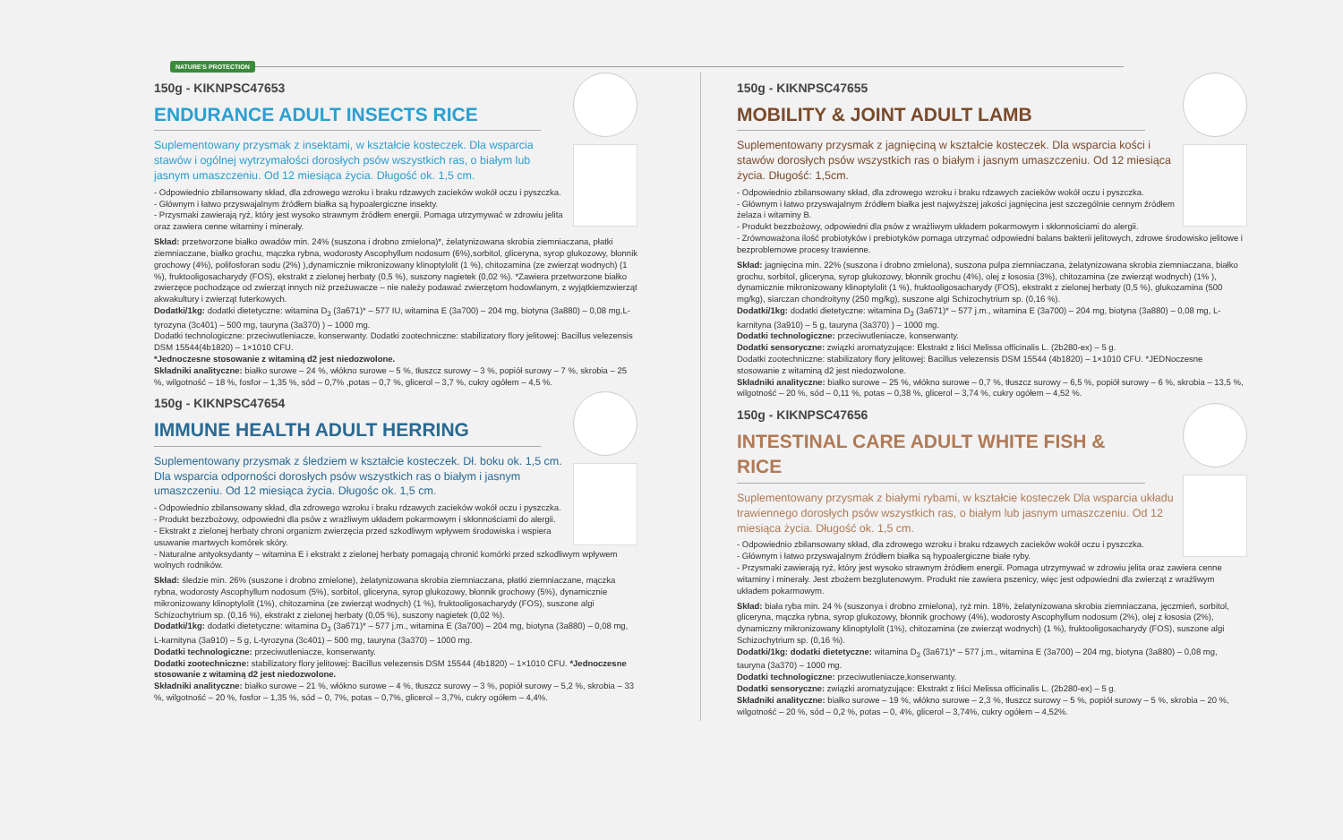NATURE'S PROTECTION
150g - KIKNPSC47653
ENDURANCE ADULT INSECTS RICE
Suplementowany przysmak z insektami, w kształcie kosteczek. Dla wsparcia stawów i ogólnej wytrzymałości dorosłych psów wszystkich ras, o białym lub jasnym umaszczeniu. Od 12 miesiąca życia. Długość ok. 1,5 cm.
- Odpowiednio zbilansowany skład, dla zdrowego wzroku i braku rdzawych zacieków wokół oczu i pyszczka.
- Głównym i łatwo przyswajalnym źródłem białka są hypoalergiczne insekty.
- Przysmaki zawierają ryż, który jest wysoko strawnym źródłem energii. Pomaga utrzymywać w zdrowiu jelita oraz zawiera cenne witaminy i minerały.
Skład: przetworzone białko owadów min. 24% (suszona i drobno zmielona)*, żelatynizowana skrobia ziemniaczana, płatki ziemniaczane, białko grochu, mączka rybna, wodorosty Ascophyllum nodosum (6%),sorbitol, gliceryna, syrop glukozowy, błonnik grochowy (4%), polifosforan sodu (2%) ),dynamicznie mikronizowany klinoptylolit (1 %), chitozamina (ze zwierząt wodnych) (1 %), fruktooligosacharydy (FOS), ekstrakt z zielonej herbaty (0,5 %), suszony nagietek (0,02 %). *Zawiera przetworzone białko zwierzęce pochodzące od zwierząt innych niż przeżuwacze – nie należy podawać zwierzętom hodowlanym, z wyjątkiemzwierząt akwakultury i zwierząt futerkowych.
Dodatki/1kg: dodatki dietetyczne: witamina D<sub>3</sub> (3a671)* – 577 IU, witamina E (3a700) – 204 mg, biotyna (3a880) – 0,08 mg,L-tyrozyna (3c401) – 500 mg, tauryna (3a370) ) – 1000 mg.
Dodatki technologiczne: przeciwutleniacze, konserwanty. Dodatki zootechniczne: stabilizatory flory jelitowej: Bacillus velezensis DSM 15544(4b1820) – 1×1010 CFU.
*Jednoczesne stosowanie z witaminą d2 jest niedozwolone.
Składniki analityczne: białko surowe – 24 %, włókno surowe – 5 %, tłuszcz surowy – 3 %, popiół surowy – 7 %, skrobia – 25 %, wilgotność – 18 %, fosfor – 1,35 %, sód – 0,7% ,potas – 0,7 %, glicerol – 3,7 %, cukry ogółem – 4,5 %.
150g - KIKNPSC47654
IMMUNE HEALTH ADULT HERRING
Suplementowany przysmak z śledziem w kształcie kosteczek. Dł. boku ok. 1,5 cm. Dla wsparcia odporności dorosłych psów wszystkich ras o białym i jasnym umaszczeniu. Od 12 miesiąca życia. Długośc ok. 1,5 cm.
- Odpowiednio zbilansowany skład, dla zdrowego wzroku i braku rdzawych zacieków wokół oczu i pyszczka.
- Produkt bezzbożowy, odpowiedni dla psów z wrażliwym układem pokarmowym i skłonnościami do alergii.
- Ekstrakt z zielonej herbaty chroni organizm zwierzęcia przed szkodliwym wpływem środowiska i wspiera usuwanie martwych komórek skóry.
- Naturalne antyoksydanty – witamina E i ekstrakt z zielonej herbaty pomagają chronić komórki przed szkodliwym wpływem wolnych rodników.
Skład: śledzie min. 26% (suszone i drobno zmielone), żelatynizowana skrobia ziemniaczana, płatki ziemniaczane, mączka rybna, wodorosty Ascophyllum nodosum (5%), sorbitol, gliceryna, syrop glukozowy, błonnik grochowy (5%), dynamicznie mikronizowany klinoptylolit (1%), chitozamina (ze zwierząt wodnych) (1 %), fruktooligosacharydy (FOS), suszone algi Schizochytrium sp. (0,16 %), ekstrakt z zielonej herbaty (0,05 %), suszony nagietek (0,02 %).
Dodatki/1kg: dodatki dietetyczne: witamina D<sub>3</sub> (3a671)* – 577 j.m., witamina E (3a700) – 204 mg, biotyna (3a880) – 0,08 mg, L-karnityna (3a910) – 5 g, L-tyrozyna (3c401) – 500 mg, tauryna (3a370) – 1000 mg.
Dodatki technologiczne: przeciwutleniacze, konserwanty.
Dodatki zootechniczne: stabilizatory flory jelitowej: Bacillus velezensis DSM 15544 (4b1820) – 1×1010 CFU. *Jednoczesne stosowanie z witaminą d2 jest niedozwolone.
Składniki analityczne: białko surowe – 21 %, włókno surowe – 4 %, tłuszcz surowy – 3 %, popiół surowy – 5,2 %, skrobia – 33 %, wilgotność – 20 %, fosfor – 1,35 %, sód – 0, 7%, potas – 0,7%, glicerol – 3,7%, cukry ogółem – 4,4%.
150g - KIKNPSC47655
MOBILITY & JOINT ADULT LAMB
Suplementowany przysmak z jagnięciną w kształcie kosteczek. Dla wsparcia kości i stawów dorosłych psów wszystkich ras o białym i jasnym umaszczeniu. Od 12 miesiąca życia. Długość: 1,5cm.
- Odpowiednio zbilansowany skład, dla zdrowego wzroku i braku rdzawych zacieków wokół oczu i pyszczka.
- Głównym i łatwo przyswajalnym źródłem białka jest najwyższej jakości jagnięcina jest szczególnie cennym źródłem żelaza i witaminy B.
- Produkt bezzbożowy, odpowiedni dla psów z wrażliwym układem pokarmowym i skłonnościami do alergii.
- Zrównoważona ilość probiotyków i prebiotyków pomaga utrzymać odpowiedni balans bakterii jelitowych, zdrowe środowisko jelitowe i bezproblemowe procesy trawienne.
Skład: jagnięcina min. 22% (suszona i drobno zmielona), suszona pulpa ziemniaczana, żelatynizowana skrobia ziemniaczana, białko grochu, sorbitol, gliceryna, syrop glukozowy, błonnik grochu (4%), olej z łososia (3%), chitozamina (ze zwierząt wodnych) (1% ), dynamicznie mikronizowany klinoptylolit (1 %), fruktooligosacharydy (FOS), ekstrakt z zielonej herbaty (0,5 %), glukozamina (500 mg/kg), siarczan chondroityny (250 mg/kg), suszone algi Schizochytrium sp. (0,16 %).
Dodatki/1kg: dodatki dietetyczne: witamina D<sub>3</sub> (3a671)* – 577 j.m., witamina E (3a700) – 204 mg, biotyna (3a880) – 0,08 mg, L-karnityna (3a910) – 5 g, tauryna (3a370) ) – 1000 mg.
Dodatki technologiczne: przeciwutleniacze, konserwanty.
Dodatki sensoryczne: związki aromatyzujące: Ekstrakt z liści Melissa officinalis L. (2b280-ex) – 5 g.
Dodatki zootechniczne: stabilizatory flory jelitowej: Bacillus velezensis DSM 15544 (4b1820) – 1×1010 CFU. *JEDNoczesne stosowanie z witaminą d2 jest niedozwolone.
Składniki analityczne: białko surowe – 25 %, włókno surowe – 0,7 %, tłuszcz surowy – 6,5 %, popiół surowy – 6 %, skrobia – 13,5 %, wilgotność – 20 %, sód – 0,11 %, potas – 0,38 %, glicerol – 3,74 %, cukry ogółem – 4,52 %.
150g - KIKNPSC47656
INTESTINAL CARE ADULT WHITE FISH & RICE
Suplementowany przysmak z białymi rybami, w kształcie kosteczek Dla wsparcia układu trawiennego dorosłych psów wszystkich ras, o białym lub jasnym umaszczeniu. Od 12 miesiąca życia. Długość ok. 1,5 cm.
- Odpowiednio zbilansowany skład, dla zdrowego wzroku i braku rdzawych zacieków wokół oczu i pyszczka.
- Głównym i łatwo przyswajalnym źródłem białka są hypoalergiczne białe ryby.
- Przysmaki zawierają ryż, który jest wysoko strawnym źródłem energii. Pomaga utrzymywać w zdrowiu jelita oraz zawiera cenne witaminy i minerały. Jest zbożem bezglutenowym. Produkt nie zawiera pszenicy, więc jest odpowiedni dla zwierząt z wrażliwym układem pokarmowym.
Skład: biała ryba min. 24 % (suszonya i drobno zmielona), ryż min. 18%, żelatynizowana skrobia ziemniaczana, jęczmień, sorbitol, gliceryna, mączka rybna, syrop glukozowy, błonnik grochowy (4%), wodorosty Ascophyllum nodosum (2%), olej z łososia (2%), dynamiczny mikronizowany klinoptylolit (1%), chitozamina (ze zwierząt wodnych) (1 %), fruktooligosacharydy (FOS), suszone algi Schizochytrium sp. (0,16 %).
Dodatki/1kg: dodatki dietetyczne: witamina D<sub>3</sub> (3a671)* – 577 j.m., witamina E (3a700) – 204 mg, biotyna (3a880) – 0,08 mg, tauryna (3a370) – 1000 mg.
Dodatki technologiczne: przeciwutleniacze,konserwanty.
Dodatki sensoryczne: związki aromatyzujące: Ekstrakt z liści Melissa officinalis L. (2b280-ex) – 5 g.
Składniki analityczne: białko surowe – 19 %, włókno surowe – 2,3 %, tłuszcz surowy – 5 %, popiół surowy – 5 %, skrobia – 20 %, wilgotność – 20 %, sód – 0,2 %, potas – 0, 4%, glicerol – 3,74%, cukry ogółem – 4,52%.